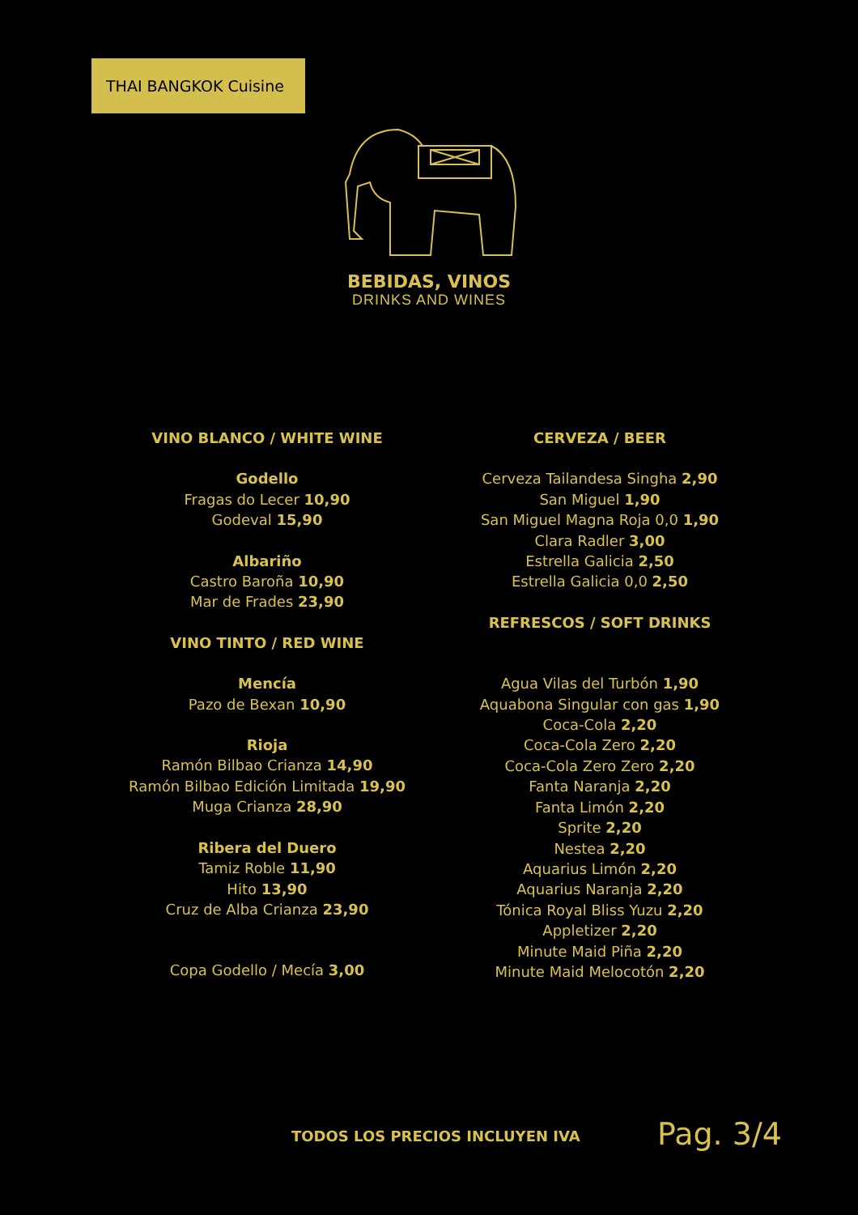THAI BANGKOK Cuisine
BEBIDAS, VINOS
DRINKS AND WINES
VINO BLANCO / WHITE WINE
Godello
Fragas do Lecer 10,90
Godeval 15,90
Albariño
Castro Baroña 10,90
Mar de Frades 23,90
VINO TINTO / RED WINE
Mencía
Pazo de Bexan 10,90
Rioja
Ramón Bilbao Crianza 14,90
Ramón Bilbao Edición Limitada 19,90
Muga Crianza 28,90
Ribera del Duero
Tamiz Roble 11,90
Hito 13,90
Cruz de Alba Crianza 23,90
Copa Godello / Mecía 3,00
CERVEZA / BEER
Cerveza Tailandesa Singha 2,90
San Miguel 1,90
San Miguel Magna Roja 0,0 1,90
Clara Radler 3,00
Estrella Galicia 2,50
Estrella Galicia 0,0 2,50
REFRESCOS / SOFT DRINKS
Agua Vilas del Turbón 1,90
Aquabona Singular con gas 1,90
Coca-Cola 2,20
Coca-Cola Zero 2,20
Coca-Cola Zero Zero 2,20
Fanta Naranja 2,20
Fanta Limón 2,20
Sprite 2,20
Nestea 2,20
Aquarius Limón 2,20
Aquarius Naranja 2,20
Tónica Royal Bliss Yuzu 2,20
Appletizer 2,20
Minute Maid Piña 2,20
Minute Maid Melocotón 2,20
TODOS LOS PRECIOS INCLUYEN IVA Pag. 3/4